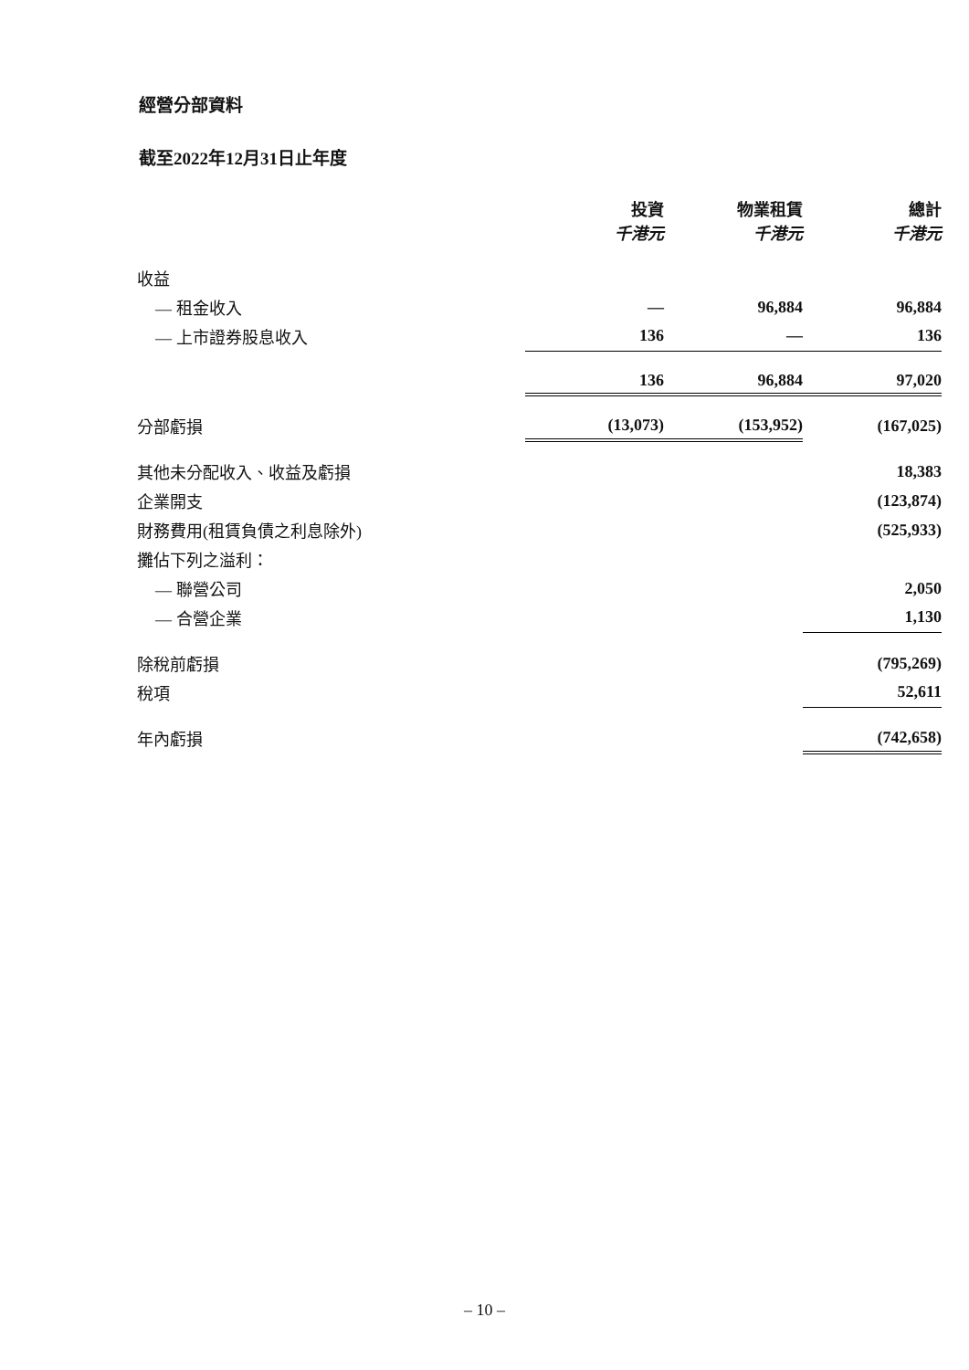經營分部資料
截至2022年12月31日止年度
| | 投資 千港元 | 物業租賃 千港元 | 總計 千港元 |
| 收益 | | | |
| — 租金收入 | — | 96,884 | 96,884 |
| — 上市證券股息收入 | 136 | — | 136 |
| | 136 | 96,884 | 97,020 |
| 分部虧損 | (13,073) | (153,952) | (167,025) |
| 其他未分配收入、收益及虧損 | | | 18,383 |
| 企業開支 | | | (123,874) |
| 財務費用(租賃負債之利息除外) | | | (525,933) |
| 攤佔下列之溢利： | | | |
| — 聯營公司 | | | 2,050 |
| — 合營企業 | | | 1,130 |
| 除稅前虧損 | | | (795,269) |
| 稅項 | | | 52,611 |
| 年內虧損 | | | (742,658) |
– 10 –